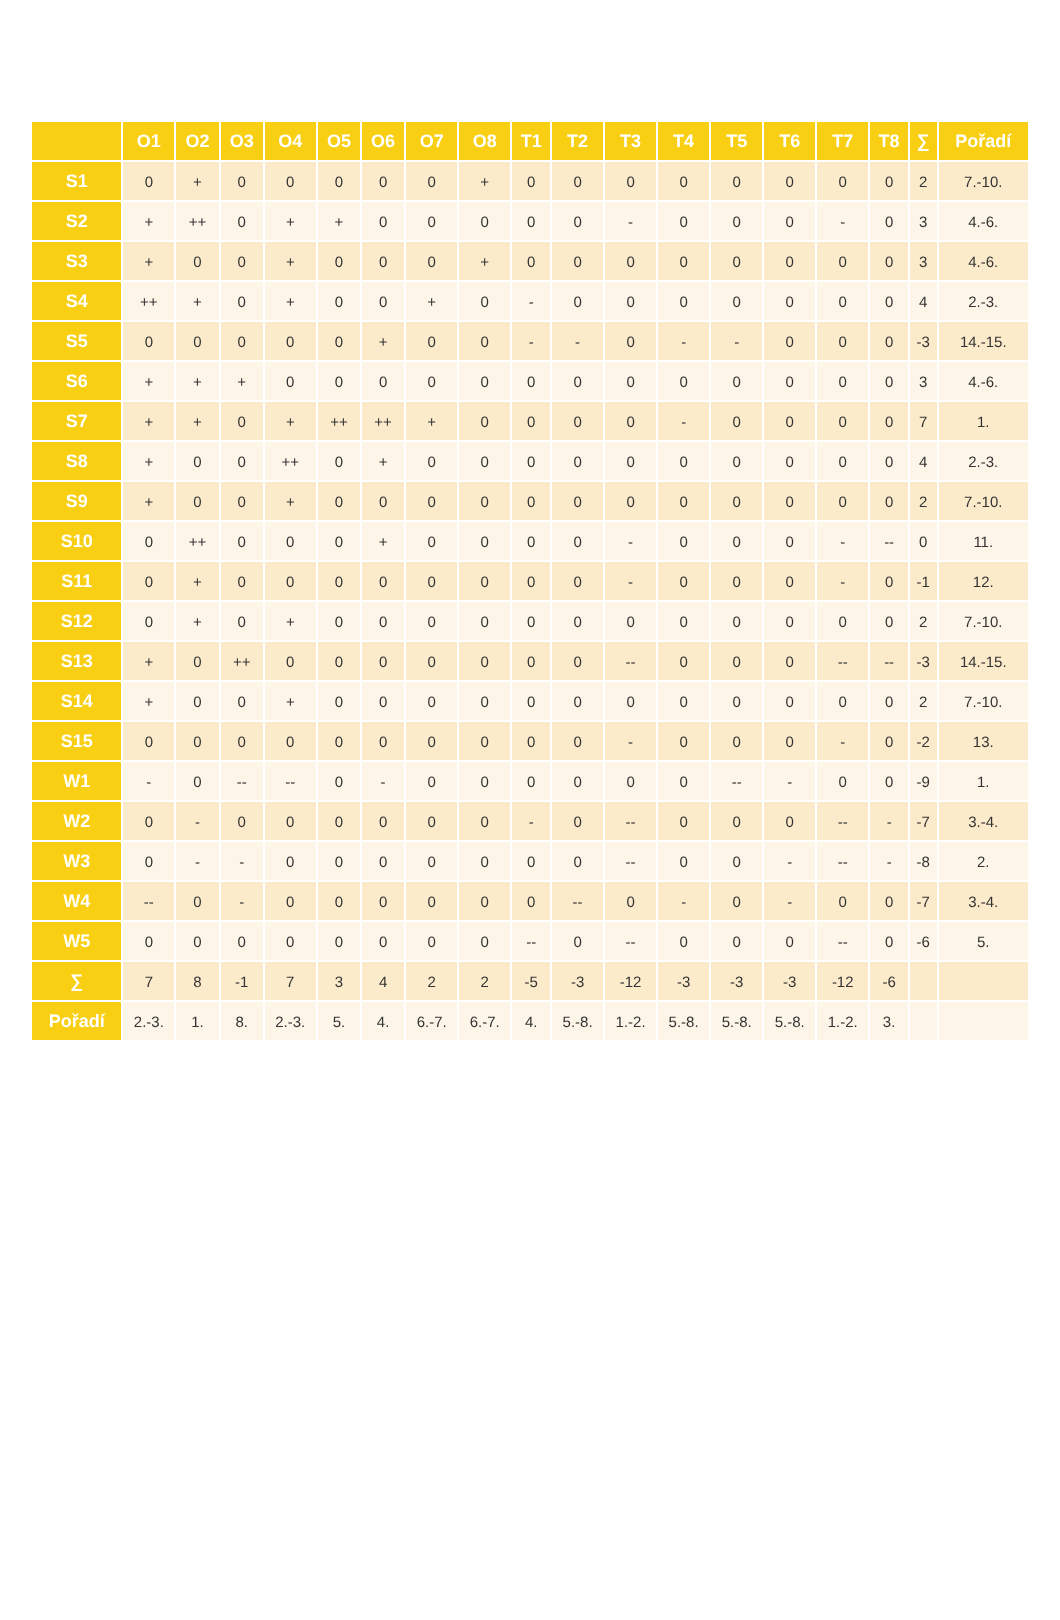| | O1 | O2 | O3 | O4 | O5 | O6 | O7 | O8 | T1 | T2 | T3 | T4 | T5 | T6 | T7 | T8 | ∑ | Pořadí |
| --- | --- | --- | --- | --- | --- | --- | --- | --- | --- | --- | --- | --- | --- | --- | --- | --- | --- | --- |
| S1 | 0 | + | 0 | 0 | 0 | 0 | 0 | + | 0 | 0 | 0 | 0 | 0 | 0 | 0 | 0 | 2 | 7.-10. |
| S2 | + | ++ | 0 | + | + | 0 | 0 | 0 | 0 | 0 | - | 0 | 0 | 0 | - | 0 | 3 | 4.-6. |
| S3 | + | 0 | 0 | + | 0 | 0 | 0 | + | 0 | 0 | 0 | 0 | 0 | 0 | 0 | 0 | 3 | 4.-6. |
| S4 | ++ | + | 0 | + | 0 | 0 | + | 0 | - | 0 | 0 | 0 | 0 | 0 | 0 | 0 | 4 | 2.-3. |
| S5 | 0 | 0 | 0 | 0 | 0 | + | 0 | 0 | - | - | 0 | - | - | 0 | 0 | 0 | -3 | 14.-15. |
| S6 | + | + | + | 0 | 0 | 0 | 0 | 0 | 0 | 0 | 0 | 0 | 0 | 0 | 0 | 0 | 3 | 4.-6. |
| S7 | + | + | 0 | + | ++ | ++ | + | 0 | 0 | 0 | 0 | - | 0 | 0 | 0 | 0 | 7 | 1. |
| S8 | + | 0 | 0 | ++ | 0 | + | 0 | 0 | 0 | 0 | 0 | 0 | 0 | 0 | 0 | 0 | 4 | 2.-3. |
| S9 | + | 0 | 0 | + | 0 | 0 | 0 | 0 | 0 | 0 | 0 | 0 | 0 | 0 | 0 | 0 | 2 | 7.-10. |
| S10 | 0 | ++ | 0 | 0 | 0 | + | 0 | 0 | 0 | 0 | - | 0 | 0 | 0 | - | -- | 0 | 11. |
| S11 | 0 | + | 0 | 0 | 0 | 0 | 0 | 0 | 0 | 0 | - | 0 | 0 | 0 | - | 0 | -1 | 12. |
| S12 | 0 | + | 0 | + | 0 | 0 | 0 | 0 | 0 | 0 | 0 | 0 | 0 | 0 | 0 | 0 | 2 | 7.-10. |
| S13 | + | 0 | ++ | 0 | 0 | 0 | 0 | 0 | 0 | 0 | -- | 0 | 0 | 0 | -- | -- | -3 | 14.-15. |
| S14 | + | 0 | 0 | + | 0 | 0 | 0 | 0 | 0 | 0 | 0 | 0 | 0 | 0 | 0 | 0 | 2 | 7.-10. |
| S15 | 0 | 0 | 0 | 0 | 0 | 0 | 0 | 0 | 0 | 0 | - | 0 | 0 | 0 | - | 0 | -2 | 13. |
| W1 | - | 0 | -- | -- | 0 | - | 0 | 0 | 0 | 0 | 0 | 0 | -- | - | 0 | 0 | -9 | 1. |
| W2 | 0 | - | 0 | 0 | 0 | 0 | 0 | 0 | - | 0 | -- | 0 | 0 | 0 | -- | - | -7 | 3.-4. |
| W3 | 0 | - | - | 0 | 0 | 0 | 0 | 0 | 0 | 0 | -- | 0 | 0 | - | -- | - | -8 | 2. |
| W4 | -- | 0 | - | 0 | 0 | 0 | 0 | 0 | 0 | -- | 0 | - | 0 | - | 0 | 0 | -7 | 3.-4. |
| W5 | 0 | 0 | 0 | 0 | 0 | 0 | 0 | 0 | -- | 0 | -- | 0 | 0 | 0 | -- | 0 | -6 | 5. |
| ∑ | 7 | 8 | -1 | 7 | 3 | 4 | 2 | 2 | -5 | -3 | -12 | -3 | -3 | -3 | -12 | -6 | | |
| Pořadí | 2.-3. | 1. | 8. | 2.-3. | 5. | 4. | 6.-7. | 6.-7. | 4. | 5.-8. | 1.-2. | 5.-8. | 5.-8. | 5.-8. | 1.-2. | 3. | | |